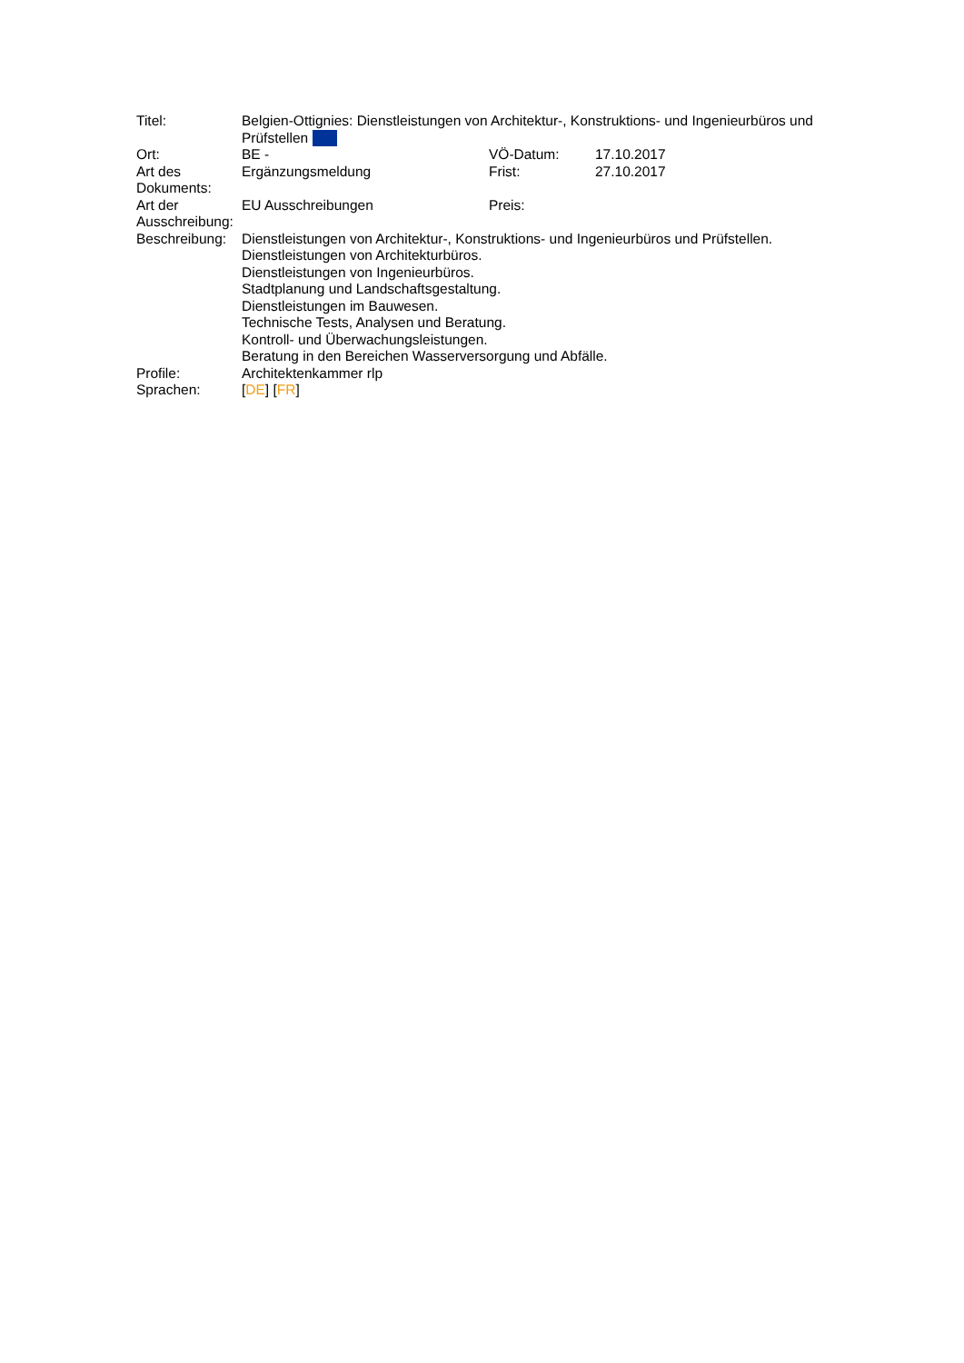| Titel: | Belgien-Ottignies: Dienstleistungen von Architektur-, Konstruktions- und Ingenieurbüros und Prüfstellen | | |
| Ort: | BE - | VÖ-Datum: | 17.10.2017 |
| Art des Dokuments: | Ergänzungsmeldung | Frist: | 27.10.2017 |
| Art der Ausschreibung: | EU Ausschreibungen | Preis: | |
| Beschreibung: | Dienstleistungen von Architektur-, Konstruktions- und Ingenieurbüros und Prüfstellen. Dienstleistungen von Architekturbüros. Dienstleistungen von Ingenieurbüros. Stadtplanung und Landschaftsgestaltung. Dienstleistungen im Bauwesen. Technische Tests, Analysen und Beratung. Kontroll- und Überwachungsleistungen. Beratung in den Bereichen Wasserversorgung und Abfälle. | | |
| Profile: | Architektenkammer rlp | | |
| Sprachen: | [ DE ] [ FR ] | | |